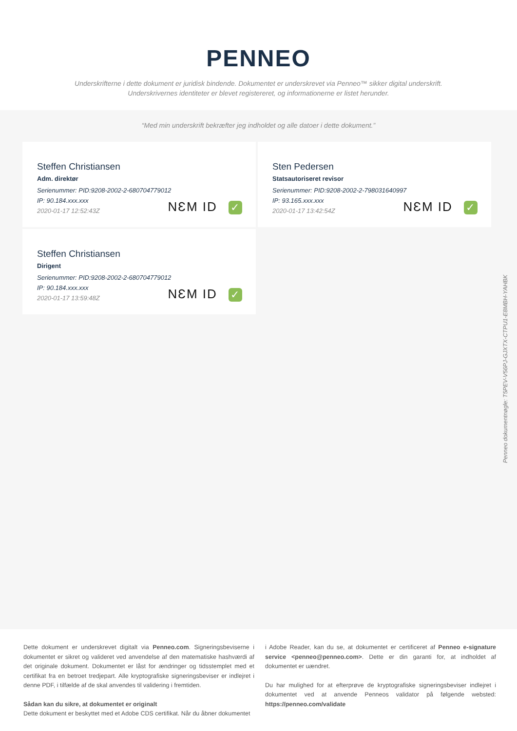PENNEO
Underskrifterne i dette dokument er juridisk bindende. Dokumentet er underskrevet via Penneo™ sikker digital underskrift.
Underskrivernes identiteter er blevet registereret, og informationerne er listet herunder.
“Med min underskrift bekræfter jeg indholdet og alle datoer i dette dokument.”
Steffen Christiansen
Adm. direktør
Serienummer: PID:9208-2002-2-680704779012
IP: 90.184.xxx.xxx
2020-01-17 12:52:43Z
NƐM ID ✓
Sten Pedersen
Statsautoriseret revisor
Serienummer: PID:9208-2002-2-798031640997
IP: 93.165.xxx.xxx
2020-01-17 13:42:54Z
NƐM ID ✓
Steffen Christiansen
Dirigent
Serienummer: PID:9208-2002-2-680704779012
IP: 90.184.xxx.xxx
2020-01-17 13:59:48Z
NƐM ID ✓
Penneo dokumentnøgle: T5PEV-V56PJ-GJXTX-CTPU1-E8MBH-YAHBK
Dette dokument er underskrevet digitalt via Penneo.com. Signeringsbeviserne i dokumentet er sikret og valideret ved anvendelse af den matematiske hashværdi af det originale dokument. Dokumentet er låst for ændringer og tidsstemplet med et certifikat fra en betroet tredjepart. Alle kryptografiske signeringsbeviser er indlejret i denne PDF, i tilfælde af de skal anvendes til validering i fremtiden.
Sådan kan du sikre, at dokumentet er originalt
Dette dokument er beskyttet med et Adobe CDS certifikat. Når du åbner dokumentet
i Adobe Reader, kan du se, at dokumentet er certificeret af Penneo e-signature service <penneo@penneo.com>. Dette er din garanti for, at indholdet af dokumentet er uændret.
Du har mulighed for at efterprøve de kryptografiske signeringsbeviser indlejret i dokumentet ved at anvende Penneos validator på følgende websted: https://penneo.com/validate